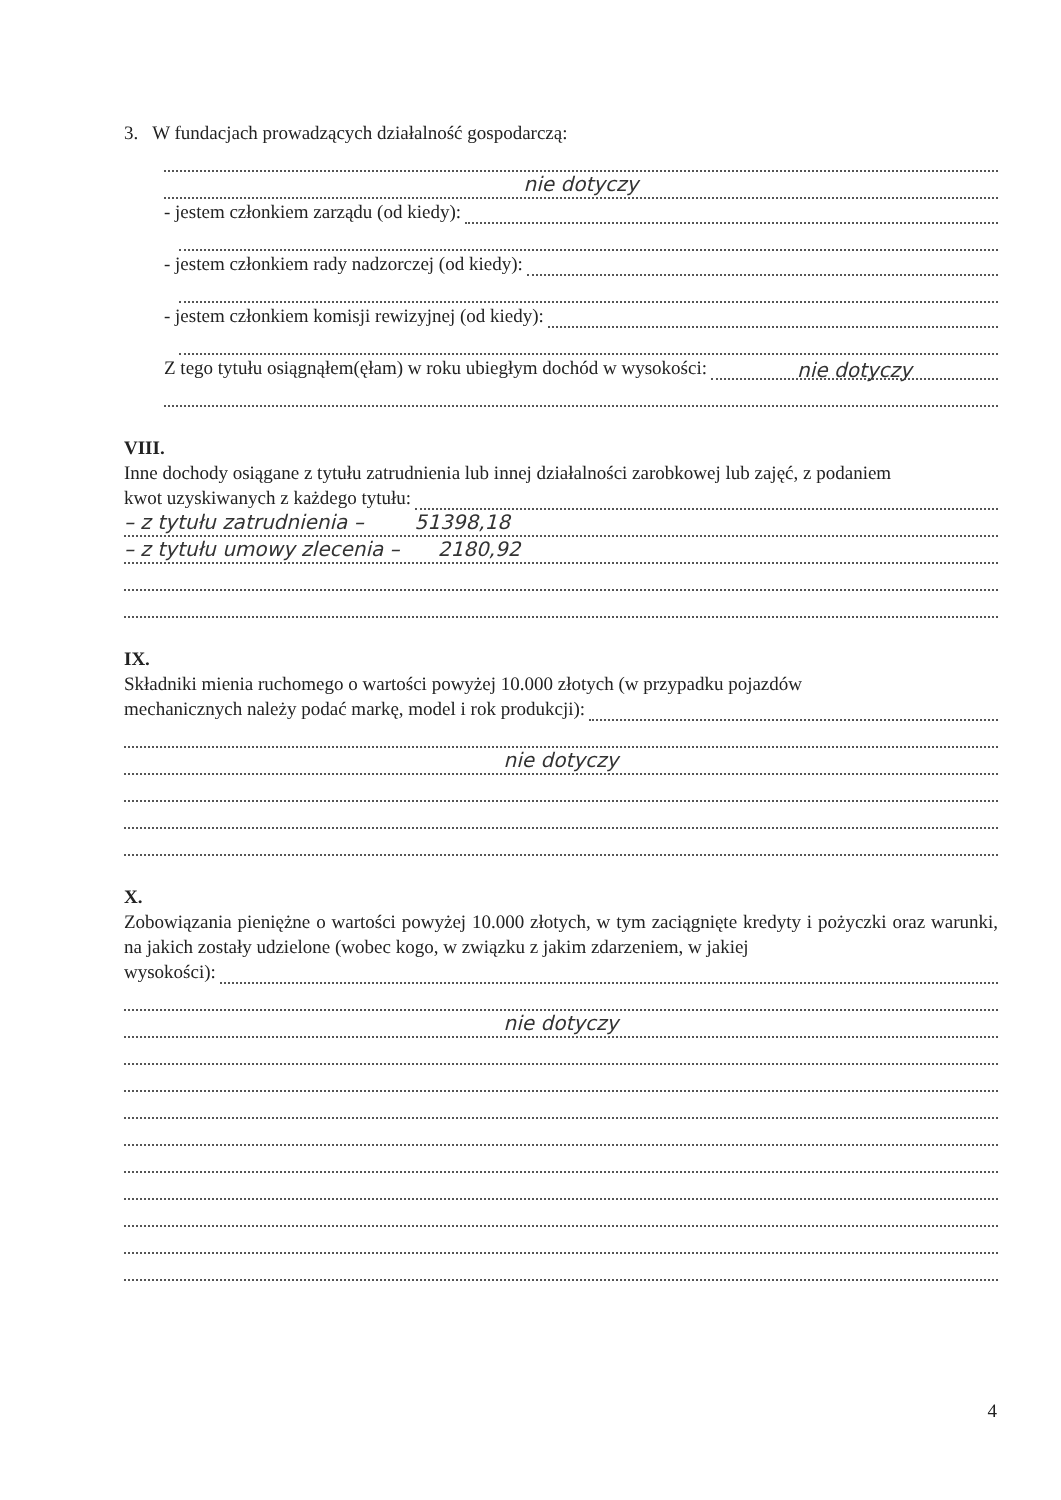3. W fundacjach prowadzących działalność gospodarczą:
nie dotyczy
- jestem członkiem zarządu (od kiedy):
- jestem członkiem rady nadzorczej (od kiedy):
- jestem członkiem komisji rewizyjnej (od kiedy):
Z tego tytułu osiągnąłem(ęłam) w roku ubiegłym dochód w wysokości: nie dotyczy
VIII.
Inne dochody osiągane z tytułu zatrudnienia lub innej działalności zarobkowej lub zajęć, z podaniem
kwot uzyskiwanych z każdego tytułu:
– z tytułu zatrudnienia – 51398,18
– z tytułu umowy zlecenia – 2180,92
IX.
Składniki mienia ruchomego o wartości powyżej 10.000 złotych (w przypadku pojazdów
mechanicznych należy podać markę, model i rok produkcji):
nie dotyczy
X.
Zobowiązania pieniężne o wartości powyżej 10.000 złotych, w tym zaciągnięte kredyty i pożyczki oraz warunki, na jakich zostały udzielone (wobec kogo, w związku z jakim zdarzeniem, w jakiej
wysokości):
nie dotyczy
4